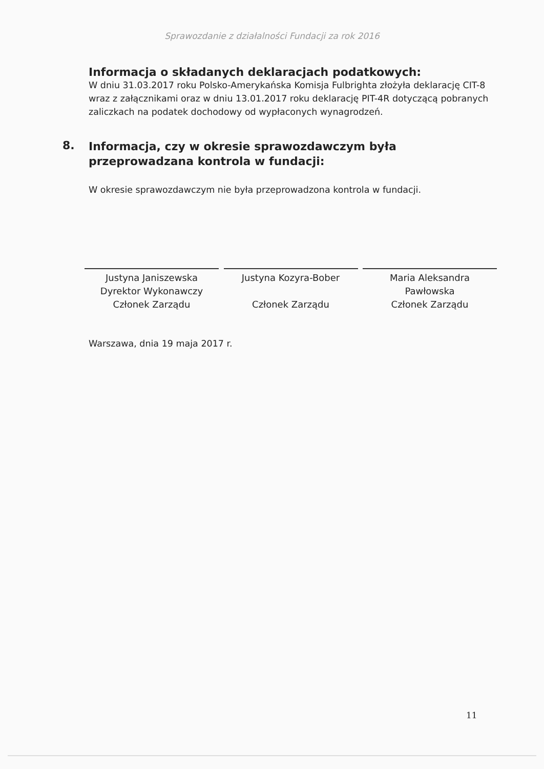Sprawozdanie z działalności Fundacji za rok 2016
Informacja o składanych deklaracjach podatkowych:
W dniu 31.03.2017 roku Polsko-Amerykańska Komisja Fulbrighta złożyła deklarację CIT-8 wraz z załącznikami oraz w dniu 13.01.2017 roku deklarację PIT-4R dotyczącą pobranych zaliczkach na podatek dochodowy od wypłaconych wynagrodzeń.
8.
Informacja, czy w okresie sprawozdawczym była przeprowadzana kontrola w fundacji:
W okresie sprawozdawczym nie była przeprowadzona kontrola w fundacji.
Justyna Janiszewska
Dyrektor Wykonawczy
Członek Zarządu
Justyna Kozyra-Bober
Członek Zarządu
Maria Aleksandra
Pawłowska
Członek Zarządu
Warszawa, dnia 19 maja 2017 r.
11